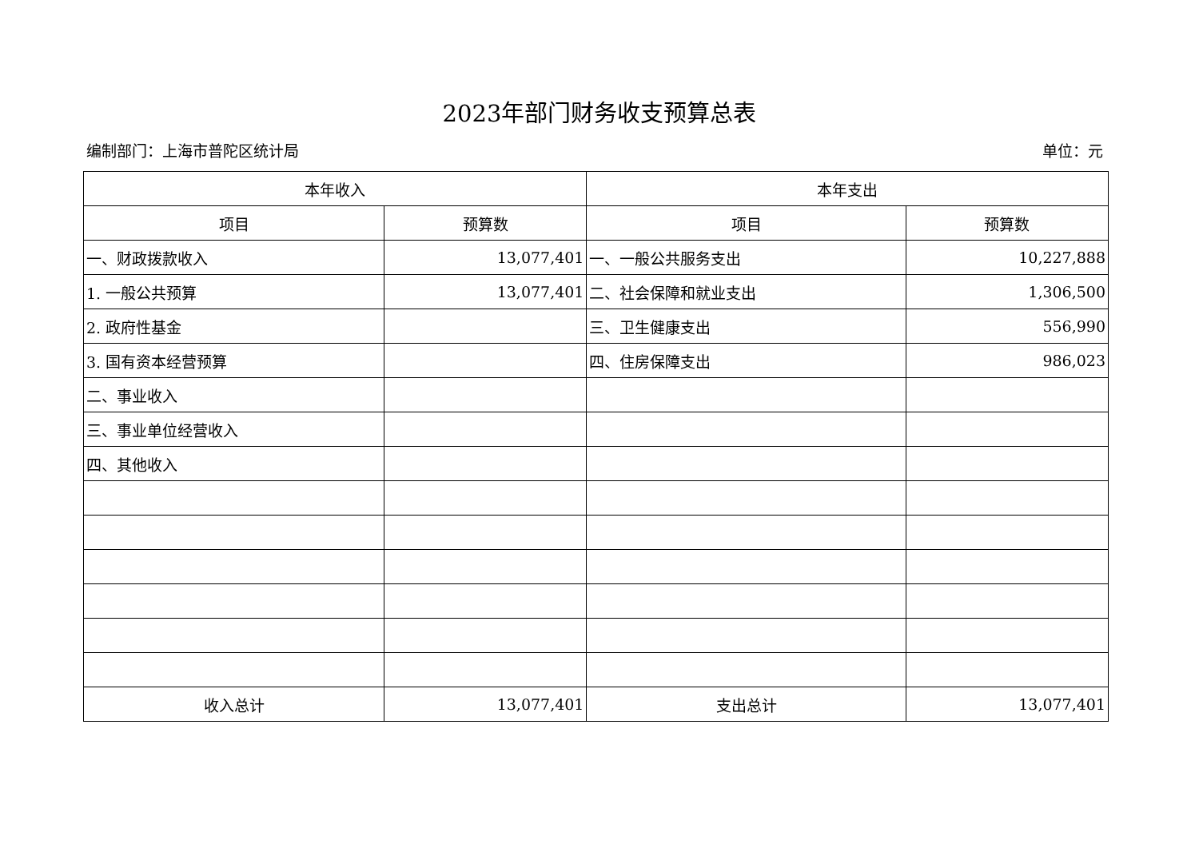2023年部门财务收支预算总表
编制部门：上海市普陀区统计局 单位：元
| 本年收入 | | 本年支出 | |
| --- | --- | --- | --- |
| 项目 | 预算数 | 项目 | 预算数 |
| 一、财政拨款收入 | 13,077,401 | 一、一般公共服务支出 | 10,227,888 |
| 1. 一般公共预算 | 13,077,401 | 二、社会保障和就业支出 | 1,306,500 |
| 2. 政府性基金 | | 三、卫生健康支出 | 556,990 |
| 3. 国有资本经营预算 | | 四、住房保障支出 | 986,023 |
| 二、事业收入 | | | |
| 三、事业单位经营收入 | | | |
| 四、其他收入 | | | |
| 收入总计 | 13,077,401 | 支出总计 | 13,077,401 |